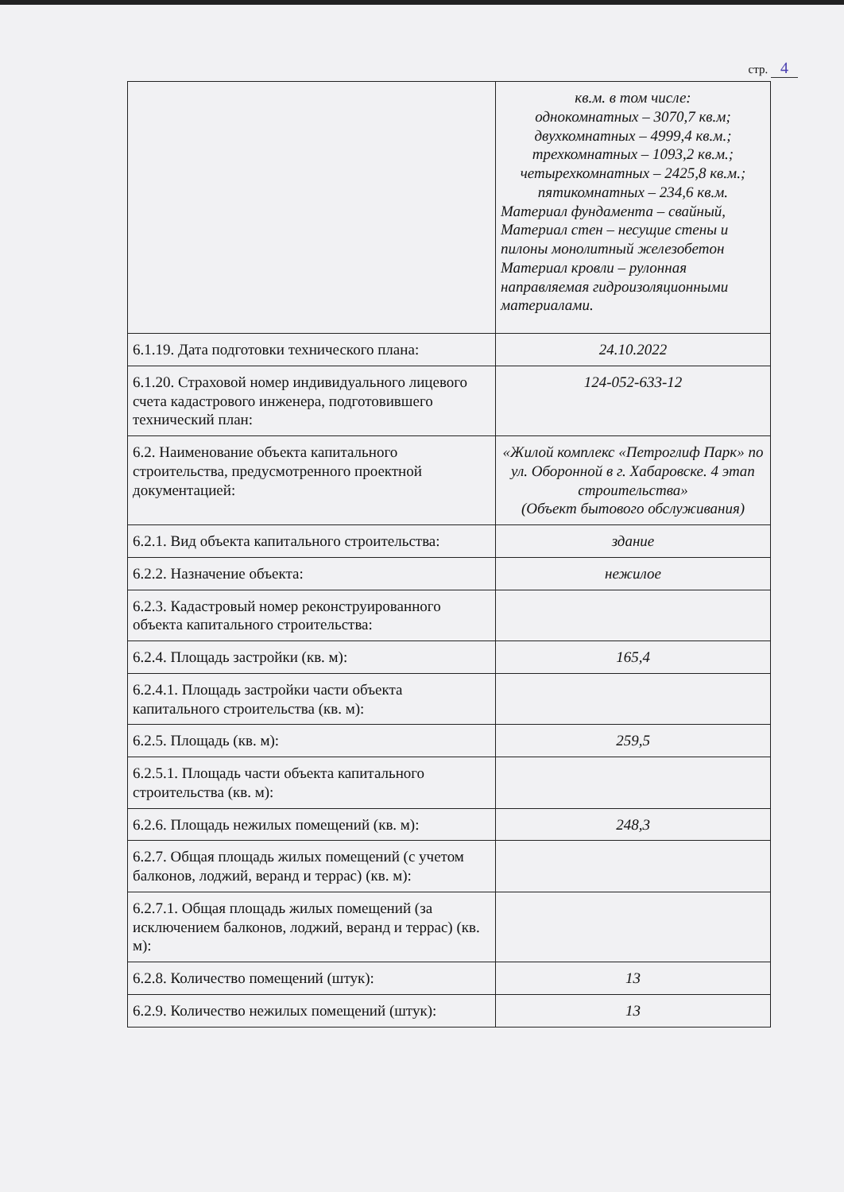стр. 4
| | кв.м. в том числе: однокомнатных – 3070,7 кв.м; двухкомнатных – 4999,4 кв.м.; трехкомнатных – 1093,2 кв.м.; четырехкомнатных – 2425,8 кв.м.; пятикомнатных – 234,6 кв.м. Материал фундамента – свайный, Материал стен – несущие стены и пилоны монолитный железобетон Материал кровли – рулонная направляемая гидроизоляционными материалами. |
| 6.1.19. Дата подготовки технического плана: | 24.10.2022 |
| 6.1.20. Страховой номер индивидуального лицевого счета кадастрового инженера, подготовившего технический план: | 124-052-633-12 |
| 6.2. Наименование объекта капитального строительства, предусмотренного проектной документацией: | «Жилой комплекс «Петроглиф Парк» по ул. Оборонной в г. Хабаровске. 4 этап строительства» (Объект бытового обслуживания) |
| 6.2.1. Вид объекта капитального строительства: | здание |
| 6.2.2. Назначение объекта: | нежилое |
| 6.2.3. Кадастровый номер реконструированного объекта капитального строительства: | |
| 6.2.4. Площадь застройки (кв. м): | 165,4 |
| 6.2.4.1. Площадь застройки части объекта капитального строительства (кв. м): | |
| 6.2.5. Площадь (кв. м): | 259,5 |
| 6.2.5.1. Площадь части объекта капитального строительства (кв. м): | |
| 6.2.6. Площадь нежилых помещений (кв. м): | 248,3 |
| 6.2.7. Общая площадь жилых помещений (с учетом балконов, лоджий, веранд и террас) (кв. м): | |
| 6.2.7.1. Общая площадь жилых помещений (за исключением балконов, лоджий, веранд и террас) (кв. м): | |
| 6.2.8. Количество помещений (штук): | 13 |
| 6.2.9. Количество нежилых помещений (штук): | 13 |